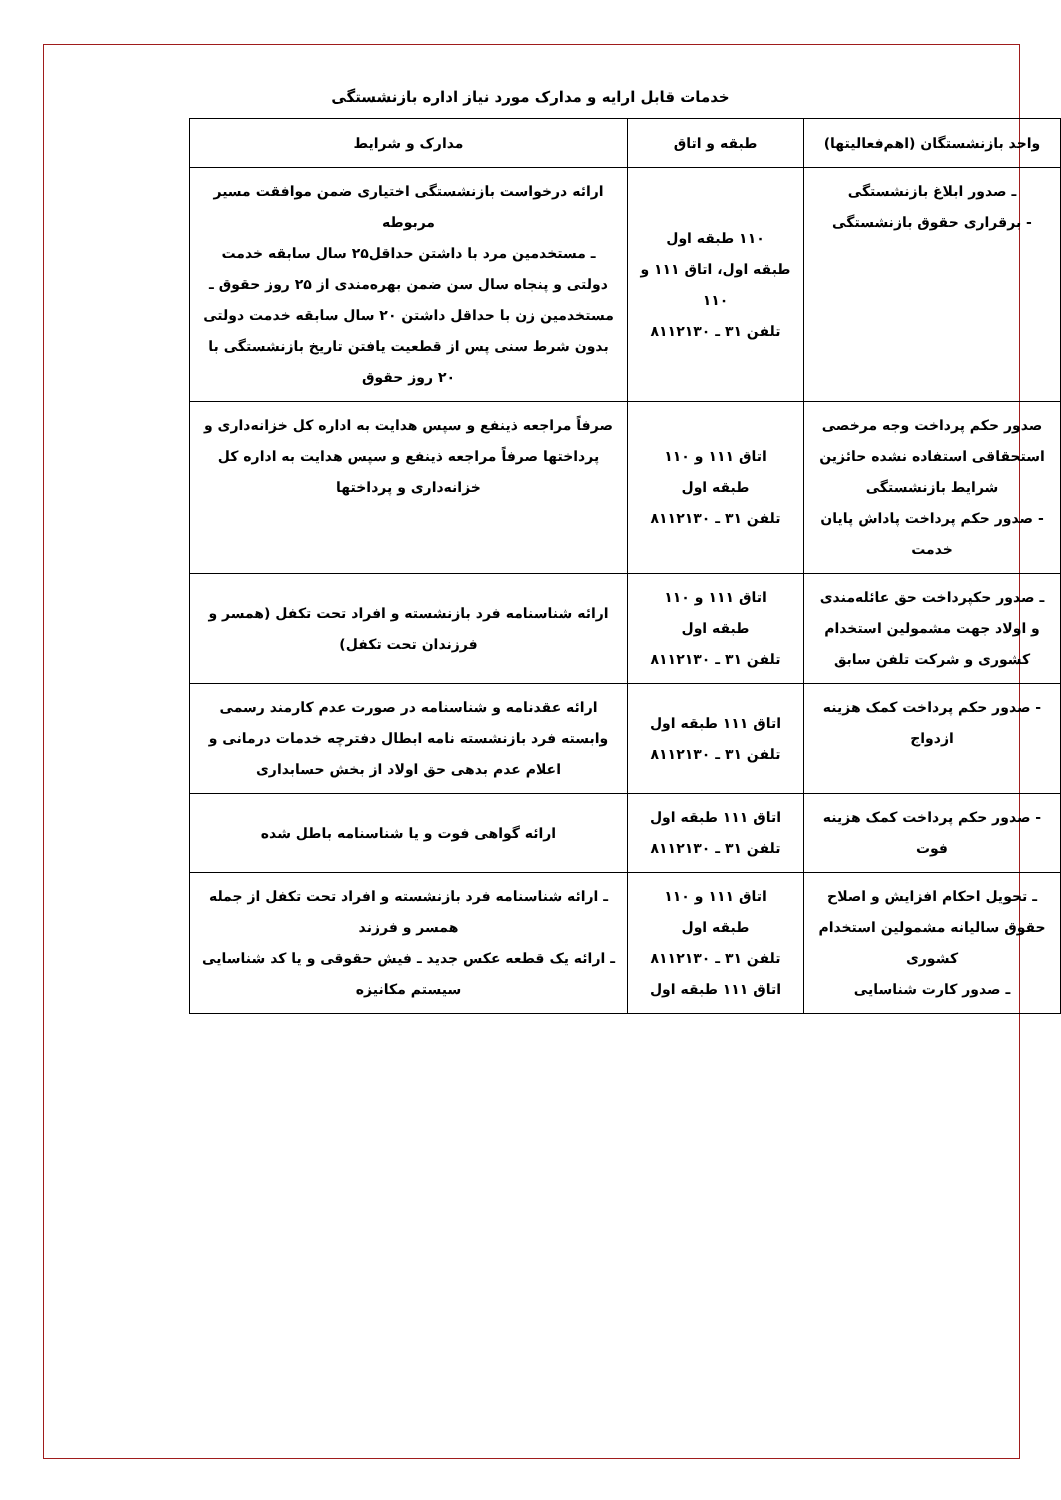خدمات قابل ارایه و مدارک مورد نیاز اداره بازنشستگی
| واحد بازنشستگان (اهم‌فعالیتها) | طبقه و اتاق | مدارک و شرایط |
| --- | --- | --- |
| ـ صدور ابلاغ بازنشستگی - برقراری حقوق بازنشستگی | ۱۱۰ طبقه اول طبقه اول، اتاق ۱۱۱ و ۱۱۰ تلفن ۳۱ ـ ۸۱۱۲۱۳۰ | ارائه درخواست بازنشستگی اختیاری ضمن موافقت مسیر مربوطه ـ مستخدمین مرد با داشتن حداقل۲۵ سال سابقه خدمت دولتی و پنجاه سال سن ضمن بهره‌مندی از ۲۵ روز حقوق ـ مستخدمین زن با حداقل داشتن ۲۰ سال سابقه خدمت دولتی بدون شرط سنی پس از قطعیت یافتن تاریخ بازنشستگی با ۲۰ روز حقوق |
| صدور حکم پرداخت وجه مرخصی استحقاقی استفاده نشده حائزین شرایط بازنشستگی - صدور حکم پرداخت پاداش پایان خدمت | اتاق ۱۱۱ و ۱۱۰ طبقه اول تلفن ۳۱ ـ ۸۱۱۲۱۳۰ | صرفاً مراجعه ذینفع و سپس هدایت به اداره کل خزانه‌داری و پرداختها صرفاً مراجعه ذینفع و سپس هدایت به اداره کل خزانه‌داری و پرداختها |
| ـ صدور حکپرداخت حق عائله‌مندی و اولاد جهت مشمولین استخدام کشوری و شرکت تلفن سابق | اتاق ۱۱۱ و ۱۱۰ طبقه اول تلفن ۳۱ ـ ۸۱۱۲۱۳۰ | ارائه شناسنامه فرد بازنشسته و افراد تحت تکفل (همسر و فرزندان تحت تکفل) |
| - صدور حکم پرداخت کمک هزینه ازدواج | اتاق ۱۱۱ طبقه اول تلفن ۳۱ ـ ۸۱۱۲۱۳۰ | ارائه عقدنامه و شناسنامه در صورت عدم کارمند رسمی وابسته فرد بازنشسته نامه ابطال دفترچه خدمات درمانی و اعلام عدم بدهی حق اولاد از بخش حسابداری |
| - صدور حکم پرداخت کمک هزینه فوت | اتاق ۱۱۱ طبقه اول تلفن ۳۱ ـ ۸۱۱۲۱۳۰ | ارائه گواهی فوت و یا شناسنامه باطل شده |
| ـ تحویل احکام افزایش و اصلاح حقوق سالیانه مشمولین استخدام کشوری ـ صدور کارت شناسایی | اتاق ۱۱۱ و ۱۱۰ طبقه اول تلفن ۳۱ ـ ۸۱۱۲۱۳۰ اتاق ۱۱۱ طبقه اول | ـ ارائه شناسنامه فرد بازنشسته و افراد تحت تکفل از جمله همسر و فرزند ـ ارائه یک قطعه عکس جدید ـ فیش حقوقی و یا کد شناسایی سیستم مکانیزه |